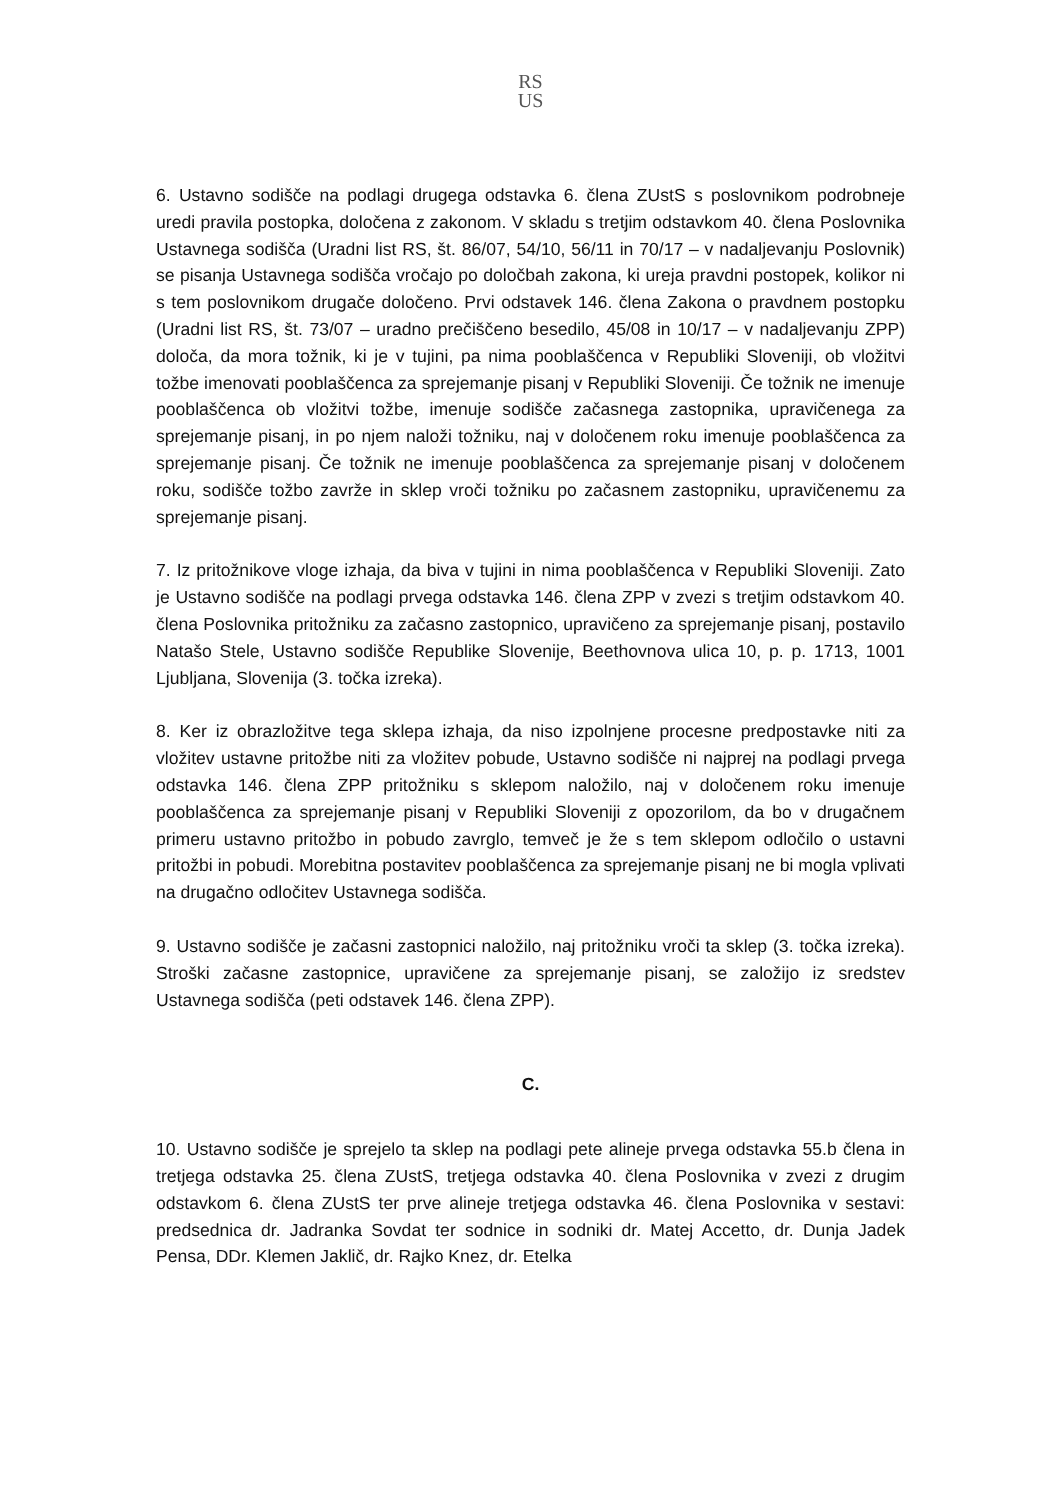RS
US
6. Ustavno sodišče na podlagi drugega odstavka 6. člena ZUstS s poslovnikom podrobneje uredi pravila postopka, določena z zakonom. V skladu s tretjim odstavkom 40. člena Poslovnika Ustavnega sodišča (Uradni list RS, št. 86/07, 54/10, 56/11 in 70/17 – v nadaljevanju Poslovnik) se pisanja Ustavnega sodišča vročajo po določbah zakona, ki ureja pravdni postopek, kolikor ni s tem poslovnikom drugače določeno. Prvi odstavek 146. člena Zakona o pravdnem postopku (Uradni list RS, št. 73/07 – uradno prečiščeno besedilo, 45/08 in 10/17 – v nadaljevanju ZPP) določa, da mora tožnik, ki je v tujini, pa nima pooblaščenca v Republiki Sloveniji, ob vložitvi tožbe imenovati pooblaščenca za sprejemanje pisanj v Republiki Sloveniji. Če tožnik ne imenuje pooblaščenca ob vložitvi tožbe, imenuje sodišče začasnega zastopnika, upravičenega za sprejemanje pisanj, in po njem naloži tožniku, naj v določenem roku imenuje pooblaščenca za sprejemanje pisanj. Če tožnik ne imenuje pooblaščenca za sprejemanje pisanj v določenem roku, sodišče tožbo zavrže in sklep vroči tožniku po začasnem zastopniku, upravičenemu za sprejemanje pisanj.
7. Iz pritožnikove vloge izhaja, da biva v tujini in nima pooblaščenca v Republiki Sloveniji. Zato je Ustavno sodišče na podlagi prvega odstavka 146. člena ZPP v zvezi s tretjim odstavkom 40. člena Poslovnika pritožniku za začasno zastopnico, upravičeno za sprejemanje pisanj, postavilo Natašo Stele, Ustavno sodišče Republike Slovenije, Beethovnova ulica 10, p. p. 1713, 1001 Ljubljana, Slovenija (3. točka izreka).
8. Ker iz obrazložitve tega sklepa izhaja, da niso izpolnjene procesne predpostavke niti za vložitev ustavne pritožbe niti za vložitev pobude, Ustavno sodišče ni najprej na podlagi prvega odstavka 146. člena ZPP pritožniku s sklepom naložilo, naj v določenem roku imenuje pooblaščenca za sprejemanje pisanj v Republiki Sloveniji z opozorilom, da bo v drugačnem primeru ustavno pritožbo in pobudo zavrglo, temveč je že s tem sklepom odločilo o ustavni pritožbi in pobudi. Morebitna postavitev pooblaščenca za sprejemanje pisanj ne bi mogla vplivati na drugačno odločitev Ustavnega sodišča.
9. Ustavno sodišče je začasni zastopnici naložilo, naj pritožniku vroči ta sklep (3. točka izreka). Stroški začasne zastopnice, upravičene za sprejemanje pisanj, se založijo iz sredstev Ustavnega sodišča (peti odstavek 146. člena ZPP).
C.
10. Ustavno sodišče je sprejelo ta sklep na podlagi pete alineje prvega odstavka 55.b člena in tretjega odstavka 25. člena ZUstS, tretjega odstavka 40. člena Poslovnika v zvezi z drugim odstavkom 6. člena ZUstS ter prve alineje tretjega odstavka 46. člena Poslovnika v sestavi: predsednica dr. Jadranka Sovdat ter sodnice in sodniki dr. Matej Accetto, dr. Dunja Jadek Pensa, DDr. Klemen Jaklič, dr. Rajko Knez, dr. Etelka